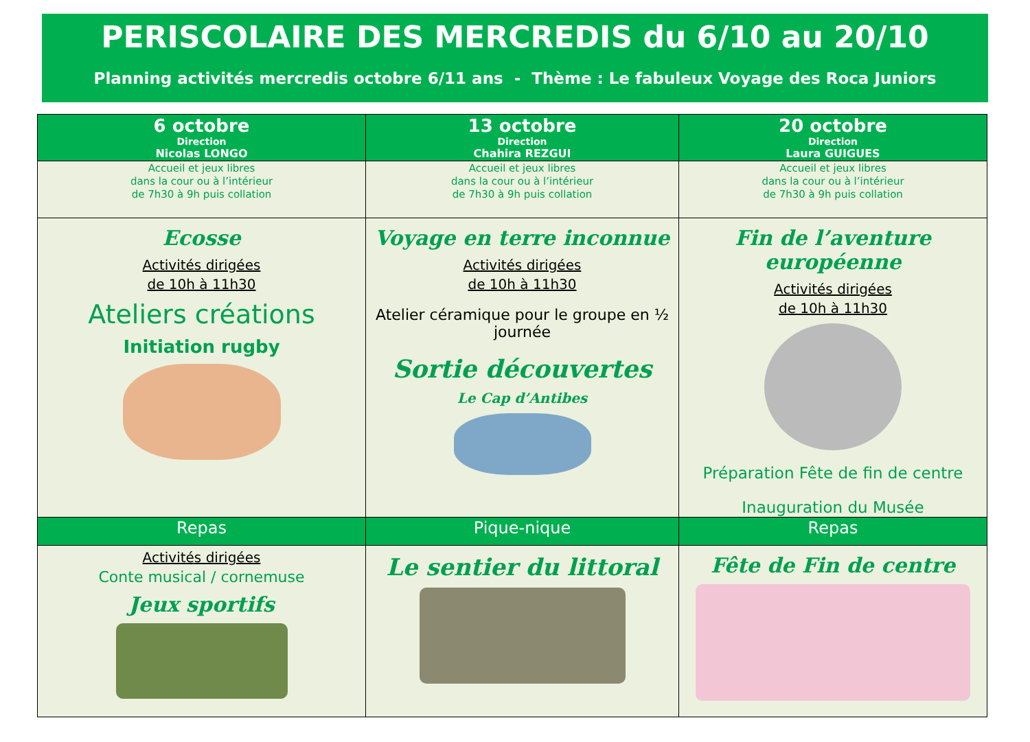PERISCOLAIRE DES MERCREDIS du 6/10 au 20/10
Planning activités mercredis octobre 6/11 ans - Thème : Le fabuleux Voyage des Roca Juniors
| 6 octobre Direction Nicolas LONGO | 13 octobre Direction Chahira REZGUI | 20 octobre Direction Laura GUIGUES |
| --- | --- | --- |
| Accueil et jeux libres dans la cour ou à l’intérieur de 7h30 à 9h puis collation | Accueil et jeux libres dans la cour ou à l’intérieur de 7h30 à 9h puis collation | Accueil et jeux libres dans la cour ou à l’intérieur de 7h30 à 9h puis collation |
| Ecosse Activités dirigées de 10h à 11h30 Ateliers créations Initiation rugby | Voyage en terre inconnue Activités dirigées de 10h à 11h30 Atelier céramique pour le groupe en ½ journée Sortie découvertes Le Cap d’Antibes | Fin de l’aventure européenne Activités dirigées de 10h à 11h30 Préparation Fête de fin de centre Inauguration du Musée |
| Repas | Pique-nique | Repas |
| Activités dirigées Conte musical / cornemuse Jeux sportifs | Le sentier du littoral | Fête de Fin de centre |